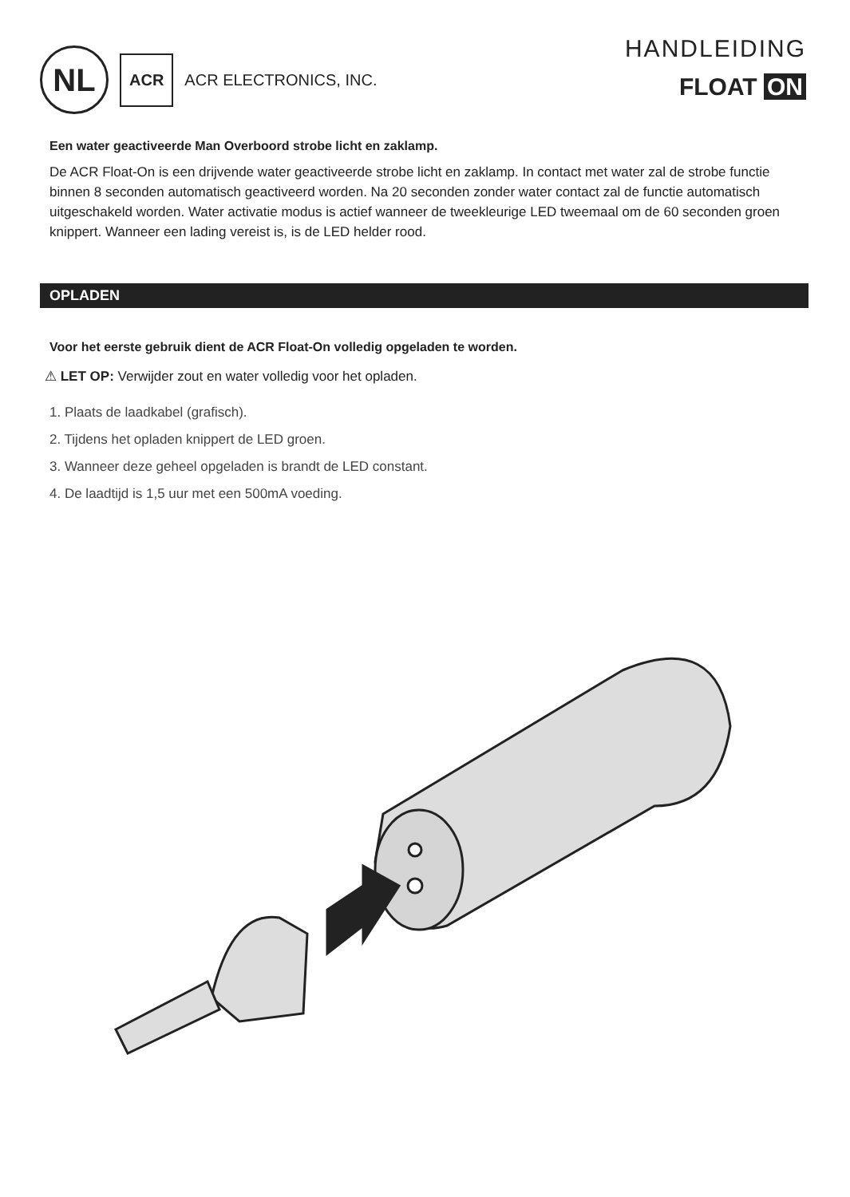NL
ACR
ACR ELECTRONICS, INC.
HANDLEIDING
FLOAT ON
Een water geactiveerde Man Overboord strobe licht en zaklamp.
De ACR Float-On is een drijvende water geactiveerde strobe licht en zaklamp. In contact met water zal de strobe functie binnen 8 seconden automatisch geactiveerd worden. Na 20 seconden zonder water contact zal de functie automatisch uitgeschakeld worden. Water activatie modus is actief wanneer de tweekleurige LED tweemaal om de 60 seconden groen knippert. Wanneer een lading vereist is, is de LED helder rood.
OPLADEN
Voor het eerste gebruik dient de ACR Float-On volledig opgeladen te worden.
⚠ LET OP: Verwijder zout en water volledig voor het opladen.
1. Plaats de laadkabel (grafisch).
2. Tijdens het opladen knippert de LED groen.
3. Wanneer deze geheel opgeladen is brandt de LED constant.
4. De laadtijd is 1,5 uur met een 500mA voeding.